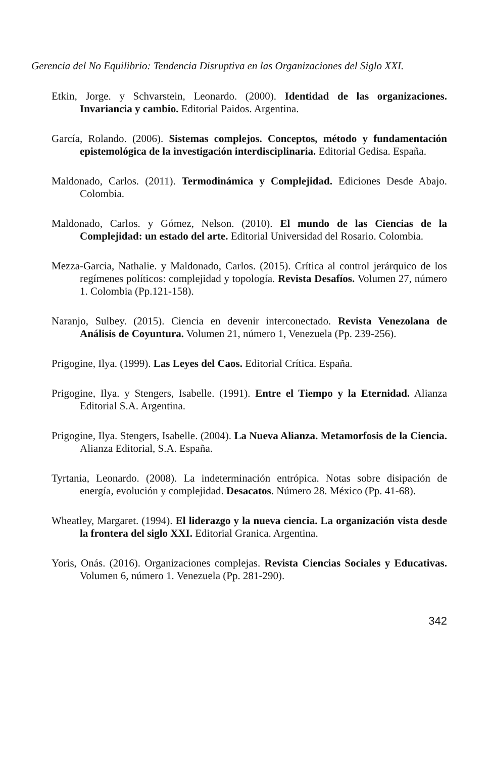Gerencia del No Equilibrio: Tendencia Disruptiva en las Organizaciones del Siglo XXI.
Etkin, Jorge. y Schvarstein, Leonardo. (2000). Identidad de las organizaciones. Invariancia y cambio. Editorial Paidos. Argentina.
García, Rolando. (2006). Sistemas complejos. Conceptos, método y fundamentación epistemológica de la investigación interdisciplinaria. Editorial Gedisa. España.
Maldonado, Carlos. (2011). Termodinámica y Complejidad. Ediciones Desde Abajo. Colombia.
Maldonado, Carlos. y Gómez, Nelson. (2010). El mundo de las Ciencias de la Complejidad: un estado del arte. Editorial Universidad del Rosario. Colombia.
Mezza-Garcia, Nathalie. y Maldonado, Carlos. (2015). Crítica al control jerárquico de los regímenes políticos: complejidad y topología. Revista Desafíos. Volumen 27, número 1. Colombia (Pp.121-158).
Naranjo, Sulbey. (2015). Ciencia en devenir interconectado. Revista Venezolana de Análisis de Coyuntura. Volumen 21, número 1, Venezuela (Pp. 239-256).
Prigogine, Ilya. (1999). Las Leyes del Caos. Editorial Crítica. España.
Prigogine, Ilya. y Stengers, Isabelle. (1991). Entre el Tiempo y la Eternidad. Alianza Editorial S.A. Argentina.
Prigogine, Ilya. Stengers, Isabelle. (2004). La Nueva Alianza. Metamorfosis de la Ciencia. Alianza Editorial, S.A. España.
Tyrtania, Leonardo. (2008). La indeterminación entrópica. Notas sobre disipación de energía, evolución y complejidad. Desacatos. Número 28. México (Pp. 41-68).
Wheatley, Margaret. (1994). El liderazgo y la nueva ciencia. La organización vista desde la frontera del siglo XXI. Editorial Granica. Argentina.
Yoris, Onás. (2016). Organizaciones complejas. Revista Ciencias Sociales y Educativas. Volumen 6, número 1. Venezuela (Pp. 281-290).
342